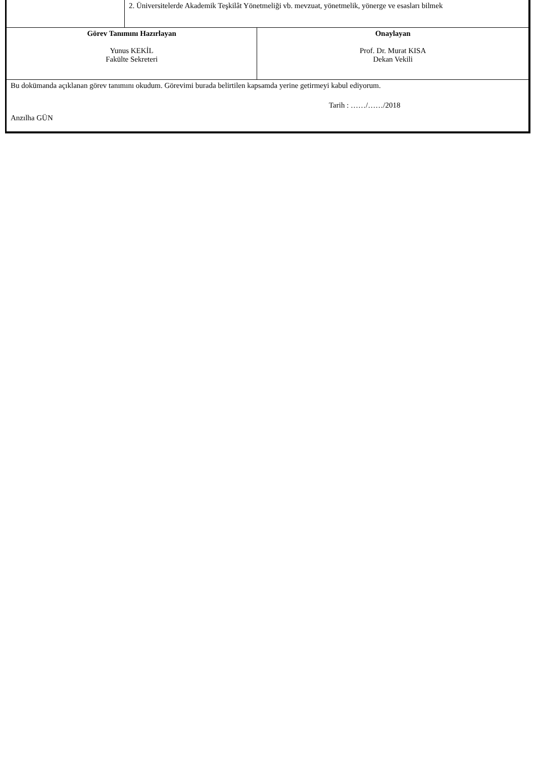| | 2. Üniversitelerde Akademik Teşkilât Yönetmeliği vb. mevzuat, yönetmelik, yönerge ve esasları bilmek |
| Görev Tanımını Hazırlayan Yunus KEKİL Fakülte Sekreteri | Onaylayan Prof. Dr. Murat KISA Dekan Vekili |
| Bu dokümanda açıklanan görev tanımını okudum. Görevimi burada belirtilen kapsamda yerine getirmeyi kabul ediyorum. Tarih : ……/……/2018 Anzılha GÜN | |